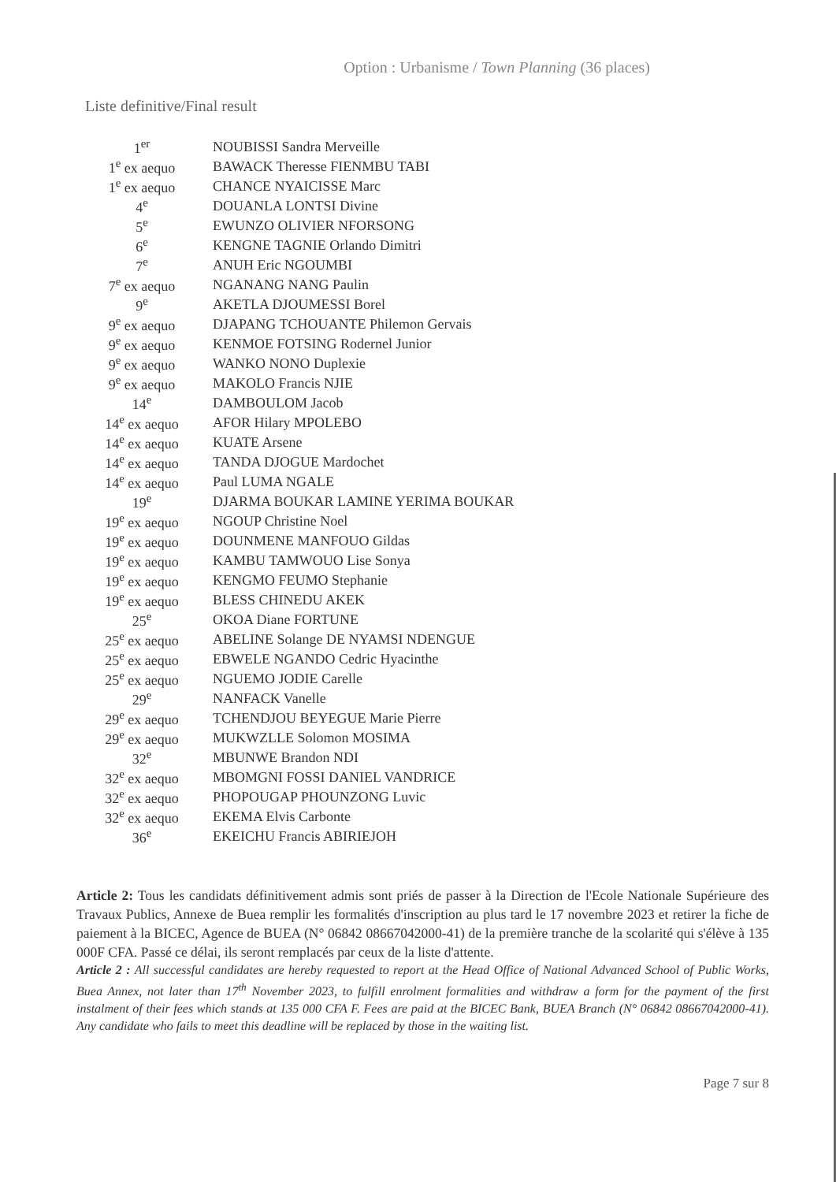Option : Urbanisme / Town Planning (36 places)
Liste definitive/Final result
| 1<sup>er</sup> | NOUBISSI Sandra Merveille |
| 1<sup>e</sup> ex aequo | BAWACK Theresse FIENMBU TABI |
| 1<sup>e</sup> ex aequo | CHANCE NYAICISSE Marc |
| 4<sup>e</sup> | DOUANLA LONTSI Divine |
| 5<sup>e</sup> | EWUNZO OLIVIER NFORSONG |
| 6<sup>e</sup> | KENGNE TAGNIE Orlando Dimitri |
| 7<sup>e</sup> | ANUH Eric NGOUMBI |
| 7<sup>e</sup> ex aequo | NGANANG NANG Paulin |
| 9<sup>e</sup> | AKETLA DJOUMESSI Borel |
| 9<sup>e</sup> ex aequo | DJAPANG TCHOUANTE Philemon Gervais |
| 9<sup>e</sup> ex aequo | KENMOE FOTSING Rodernel Junior |
| 9<sup>e</sup> ex aequo | WANKO NONO Duplexie |
| 9<sup>e</sup> ex aequo | MAKOLO Francis NJIE |
| 14<sup>e</sup> | DAMBOULOM Jacob |
| 14<sup>e</sup> ex aequo | AFOR Hilary MPOLEBO |
| 14<sup>e</sup> ex aequo | KUATE Arsene |
| 14<sup>e</sup> ex aequo | TANDA DJOGUE Mardochet |
| 14<sup>e</sup> ex aequo | Paul LUMA NGALE |
| 19<sup>e</sup> | DJARMA BOUKAR LAMINE YERIMA BOUKAR |
| 19<sup>e</sup> ex aequo | NGOUP Christine Noel |
| 19<sup>e</sup> ex aequo | DOUNMENE MANFOUO Gildas |
| 19<sup>e</sup> ex aequo | KAMBU TAMWOUO Lise Sonya |
| 19<sup>e</sup> ex aequo | KENGMO FEUMO Stephanie |
| 19<sup>e</sup> ex aequo | BLESS CHINEDU AKEK |
| 25<sup>e</sup> | OKOA Diane FORTUNE |
| 25<sup>e</sup> ex aequo | ABELINE Solange DE NYAMSI NDENGUE |
| 25<sup>e</sup> ex aequo | EBWELE NGANDO Cedric Hyacinthe |
| 25<sup>e</sup> ex aequo | NGUEMO JODIE Carelle |
| 29<sup>e</sup> | NANFACK Vanelle |
| 29<sup>e</sup> ex aequo | TCHENDJOU BEYEGUE Marie Pierre |
| 29<sup>e</sup> ex aequo | MUKWZLLE Solomon MOSIMA |
| 32<sup>e</sup> | MBUNWE Brandon NDI |
| 32<sup>e</sup> ex aequo | MBOMGNI FOSSI DANIEL VANDRICE |
| 32<sup>e</sup> ex aequo | PHOPOUGAP PHOUNZONG Luvic |
| 32<sup>e</sup> ex aequo | EKEMA Elvis Carbonte |
| 36<sup>e</sup> | EKEICHU Francis ABIRIEJOH |
Article 2: Tous les candidats définitivement admis sont priés de passer à la Direction de l'Ecole Nationale Supérieure des Travaux Publics, Annexe de Buea remplir les formalités d'inscription au plus tard le 17 novembre 2023 et retirer la fiche de paiement à la BICEC, Agence de BUEA (N° 06842 08667042000-41) de la première tranche de la scolarité qui s'élève à 135 000F CFA. Passé ce délai, ils seront remplacés par ceux de la liste d'attente.
Article 2 : All successful candidates are hereby requested to report at the Head Office of National Advanced School of Public Works, Buea Annex, not later than 17<sup>th</sup> November 2023, to fulfill enrolment formalities and withdraw a form for the payment of the first instalment of their fees which stands at 135 000 CFA F. Fees are paid at the BICEC Bank, BUEA Branch (N° 06842 08667042000-41). Any candidate who fails to meet this deadline will be replaced by those in the waiting list.
Page 7 sur 8